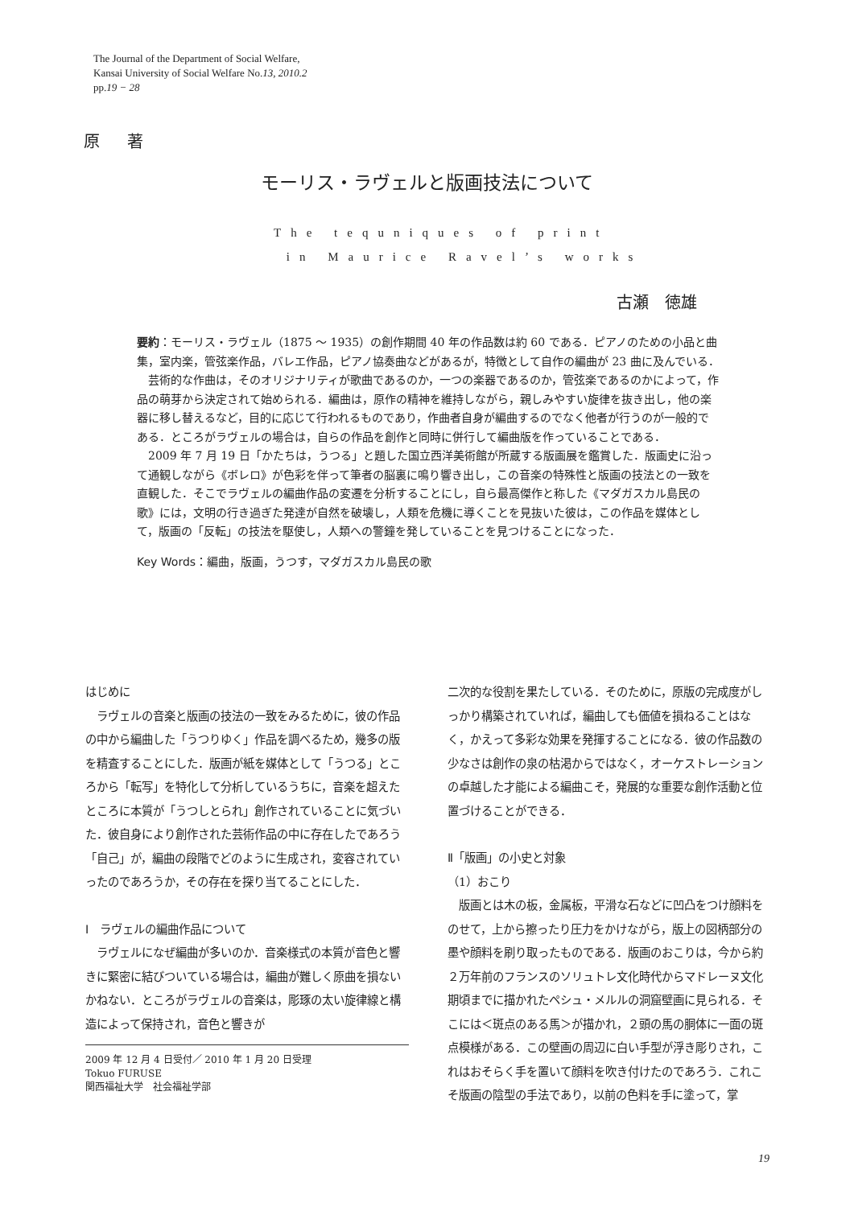The Journal of the Department of Social Welfare,
Kansai University of Social Welfare No.13, 2010.2
pp.19 − 28
原 著
モーリス・ラヴェルと版画技法について
The tequniques of print
in Maurice Ravel’s works
古瀬　徳雄
要約：モーリス・ラヴェル（1875 ～ 1935）の創作期間 40 年の作品数は約 60 である．ピアノのための小品と曲集，室内楽，管弦楽作品，バレエ作品，ピアノ協奏曲などがあるが，特徴として自作の編曲が 23 曲に及んでいる．
芸術的な作曲は，そのオリジナリティが歌曲であるのか，一つの楽器であるのか，管弦楽であるのかによって，作品の萌芽から決定されて始められる．編曲は，原作の精神を維持しながら，親しみやすい旋律を抜き出し，他の楽器に移し替えるなど，目的に応じて行われるものであり，作曲者自身が編曲するのでなく他者が行うのが一般的である．ところがラヴェルの場合は，自らの作品を創作と同時に併行して編曲版を作っていることである．
2009 年 7 月 19 日「かたちは，うつる」と題した国立西洋美術館が所蔵する版画展を鑑賞した．版画史に沿って通観しながら《ボレロ》が色彩を伴って筆者の脳裏に鳴り響き出し，この音楽の特殊性と版画の技法との一致を直観した．そこでラヴェルの編曲作品の変遷を分析することにし，自ら最高傑作と称した《マダガスカル島民の歌》には，文明の行き過ぎた発達が自然を破壊し，人類を危機に導くことを見抜いた彼は，この作品を媒体として，版画の「反転」の技法を駆使し，人類への警鐘を発していることを見つけることになった．
Key Words：編曲，版画，うつす，マダガスカル島民の歌
はじめに
ラヴェルの音楽と版画の技法の一致をみるために，彼の作品の中から編曲した「うつりゆく」作品を調べるため，幾多の版を精査することにした．版画が紙を媒体として「うつる」ところから「転写」を特化して分析しているうちに，音楽を超えたところに本質が「うつしとられ」創作されていることに気づいた．彼自身により創作された芸術作品の中に存在したであろう「自己」が，編曲の段階でどのように生成され，変容されていったのであろうか，その存在を探り当てることにした．
Ⅰ　ラヴェルの編曲作品について
ラヴェルになぜ編曲が多いのか．音楽様式の本質が音色と響きに緊密に結びついている場合は，編曲が難しく原曲を損ないかねない．ところがラヴェルの音楽は，彫琢の太い旋律線と構造によって保持され，音色と響きが
2009 年 12 月 4 日受付／ 2010 年 1 月 20 日受理
Tokuo FURUSE
関西福祉大学　社会福祉学部
二次的な役割を果たしている．そのために，原版の完成度がしっかり構築されていれば，編曲しても価値を損ねることはなく，かえって多彩な効果を発揮することになる．彼の作品数の少なさは創作の泉の枯渇からではなく，オーケストレーションの卓越した才能による編曲こそ，発展的な重要な創作活動と位置づけることができる．
Ⅱ「版画」の小史と対象
（1）おこり
版画とは木の板，金属板，平滑な石などに凹凸をつけ顔料をのせて，上から擦ったり圧力をかけながら，版上の図柄部分の墨や顔料を刷り取ったものである．版画のおこりは，今から約２万年前のフランスのソリュトレ文化時代からマドレーヌ文化期頃までに描かれたペシュ・メルルの洞窟壁画に見られる．そこには＜斑点のある馬＞が描かれ，２頭の馬の胴体に一面の斑点模様がある．この壁画の周辺に白い手型が浮き彫りされ，これはおそらく手を置いて顔料を吹き付けたのであろう．これこそ版画の陰型の手法であり，以前の色料を手に塗って，掌
19